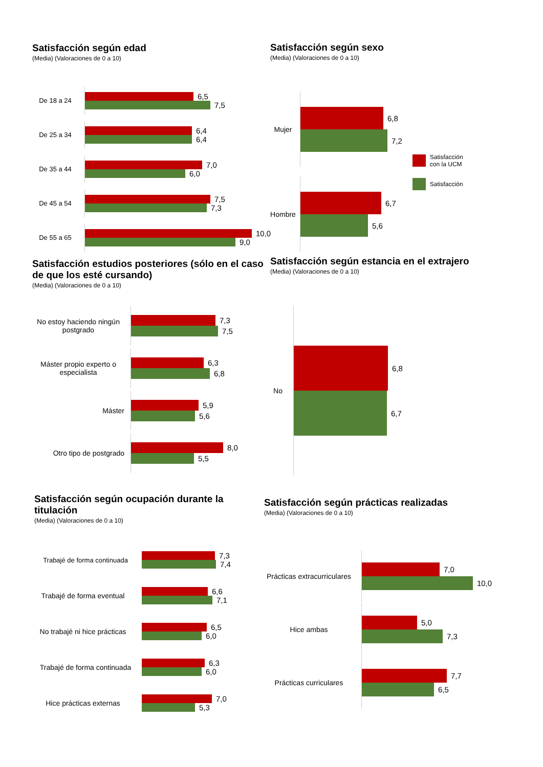Satisfacción según edad
(Media) (Valoraciones de 0 a 10)
De 18 a 24
6,5
7,5
De 25 a 34
6,4
6,4
De 35 a 44
7,0
6,0
De 45 a 54
7,5
7,3
De 55 a 65
10,0
9,0
Satisfacción según sexo
(Media) (Valoraciones de 0 a 10)
Mujer
6,8
7,2
Hombre
6,7
5,6
Satisfacción
con la UCM
Satisfacción
Satisfacción estudios posteriores (sólo en el caso de que los esté cursando)
(Media) (Valoraciones de 0 a 10)
No estoy haciendo ningún postgrado
7,3
7,5
Máster propio experto o especialista
6,3
6,8
Máster
5,9
5,6
Otro tipo de postgrado
8,0
5,5
Satisfacción según estancia en el extrajero
(Media) (Valoraciones de 0 a 10)
No
6,8
6,7
Satisfacción según ocupación durante la titulación
(Media) (Valoraciones de 0 a 10)
Trabajé de forma continuada
7,3
7,4
Trabajé de forma eventual
6,6
7,1
No trabajé ni hice prácticas
6,5
6,0
Trabajé de forma continuada
6,3
6,0
Hice prácticas externas
7,0
5,3
Satisfacción según prácticas realizadas
(Media) (Valoraciones de 0 a 10)
Prácticas extracurriculares
7,0
10,0
Hice ambas
5,0
7,3
Prácticas curriculares
7,7
6,5